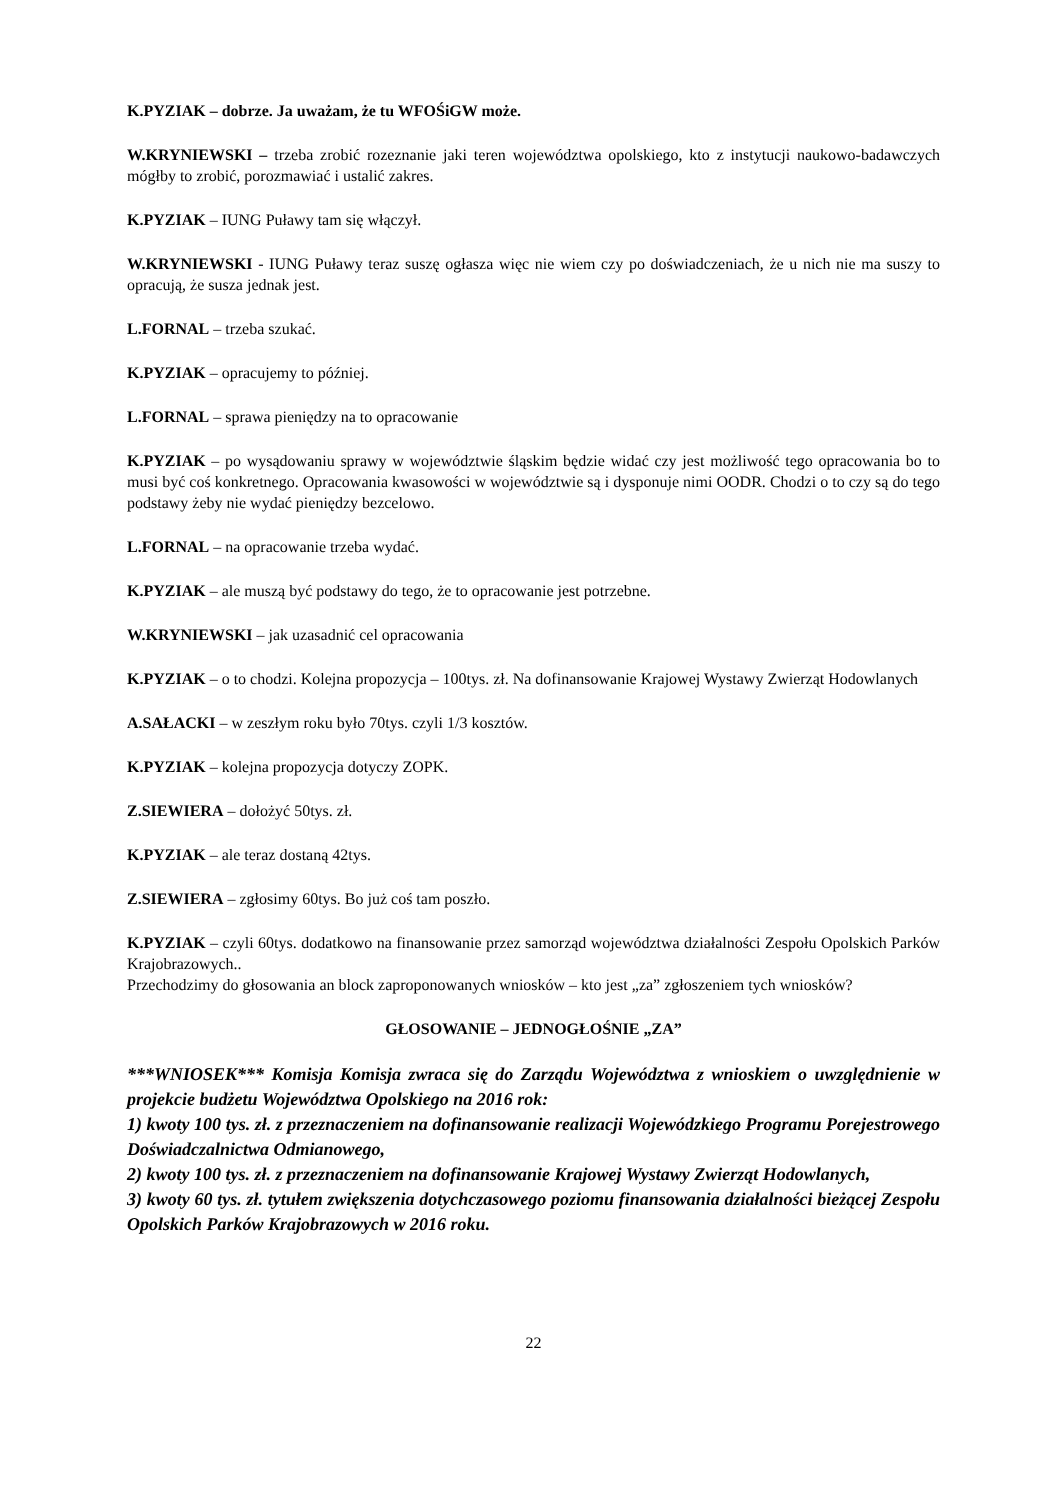K.PYZIAK – dobrze. Ja uważam, że tu WFOŚiGW może.
W.KRYNIEWSKI – trzeba zrobić rozeznanie jaki teren województwa opolskiego, kto z instytucji naukowo-badawczych mógłby to zrobić, porozmawiać i ustalić zakres.
K.PYZIAK – IUNG Puławy tam się włączył.
W.KRYNIEWSKI - IUNG Puławy teraz suszę ogłasza więc nie wiem czy po doświadczeniach, że u nich nie ma suszy to opracują, że susza jednak jest.
L.FORNAL – trzeba szukać.
K.PYZIAK – opracujemy to później.
L.FORNAL – sprawa pieniędzy na to opracowanie
K.PYZIAK – po wysądowaniu sprawy w województwie śląskim będzie widać czy jest możliwość tego opracowania bo to musi być coś konkretnego. Opracowania kwasowości w województwie są i dysponuje nimi OODR. Chodzi o to czy są do tego podstawy żeby nie wydać pieniędzy bezcelowo.
L.FORNAL – na opracowanie trzeba wydać.
K.PYZIAK – ale muszą być podstawy do tego, że to opracowanie jest potrzebne.
W.KRYNIEWSKI – jak uzasadnić cel opracowania
K.PYZIAK – o to chodzi. Kolejna propozycja – 100tys. zł. Na dofinansowanie Krajowej Wystawy Zwierząt Hodowlanych
A.SAŁACKI – w zeszłym roku było 70tys. czyli 1/3 kosztów.
K.PYZIAK – kolejna propozycja dotyczy ZOPK.
Z.SIEWIERA – dołożyć 50tys. zł.
K.PYZIAK – ale teraz dostaną 42tys.
Z.SIEWIERA – zgłosimy 60tys. Bo już coś tam poszło.
K.PYZIAK – czyli 60tys. dodatkowo na finansowanie przez samorząd województwa działalności Zespołu Opolskich Parków Krajobrazowych..
Przechodzimy do głosowania an block zaproponowanych wniosków – kto jest „za” zgłoszeniem tych wniosków?
GŁOSOWANIE – JEDNOGŁOŚNIE „ZA”
***WNIOSEK*** Komisja Komisja zwraca się do Zarządu Województwa z wnioskiem o uwzględnienie w projekcie budżetu Województwa Opolskiego na 2016 rok:
1) kwoty 100 tys. zł. z przeznaczeniem na dofinansowanie realizacji Wojewódzkiego Programu Porejestrowego Doświadczalnictwa Odmianowego,
2) kwoty 100 tys. zł. z przeznaczeniem na dofinansowanie Krajowej Wystawy Zwierząt Hodowlanych,
3) kwoty 60 tys. zł. tytułem zwiększenia dotychczasowego poziomu finansowania działalności bieżącej Zespołu Opolskich Parków Krajobrazowych w 2016 roku.
22